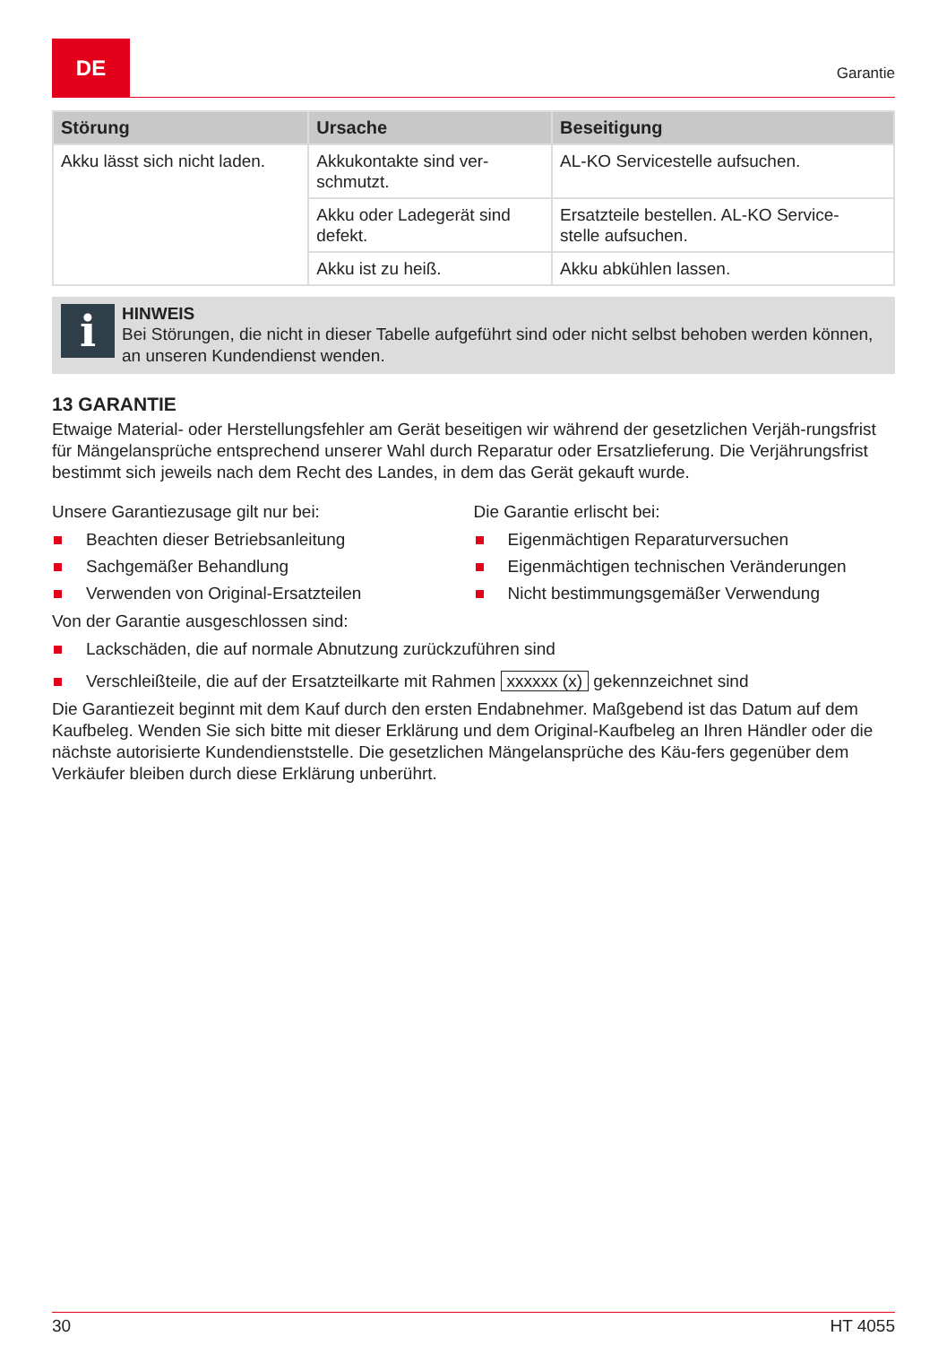DE
Garantie
| Störung | Ursache | Beseitigung |
| --- | --- | --- |
| Akku lässt sich nicht laden. | Akkukontakte sind ver- schmutzt. | AL-KO Servicestelle aufsuchen. |
| | Akku oder Ladegerät sind defekt. | Ersatzteile bestellen. AL-KO Service- stelle aufsuchen. |
| | Akku ist zu heiß. | Akku abkühlen lassen. |
i
HINWEIS
Bei Störungen, die nicht in dieser Tabelle aufgeführt sind oder nicht selbst behoben werden können, an unseren Kundendienst wenden.
13 GARANTIE
Etwaige Material- oder Herstellungsfehler am Gerät beseitigen wir während der gesetzlichen Verjäh-rungsfrist für Mängelansprüche entsprechend unserer Wahl durch Reparatur oder Ersatzlieferung. Die Verjährungsfrist bestimmt sich jeweils nach dem Recht des Landes, in dem das Gerät gekauft wurde.
Unsere Garantiezusage gilt nur bei:
Beachten dieser Betriebsanleitung
Sachgemäßer Behandlung
Verwenden von Original-Ersatzteilen
Die Garantie erlischt bei:
Eigenmächtigen Reparaturversuchen
Eigenmächtigen technischen Veränderungen
Nicht bestimmungsgemäßer Verwendung
Von der Garantie ausgeschlossen sind:
Lackschäden, die auf normale Abnutzung zurückzuführen sind
Verschleißteile, die auf der Ersatzteilkarte mit Rahmen xxxxxx (x) gekennzeichnet sind
Die Garantiezeit beginnt mit dem Kauf durch den ersten Endabnehmer. Maßgebend ist das Datum auf dem Kaufbeleg. Wenden Sie sich bitte mit dieser Erklärung und dem Original-Kaufbeleg an Ihren Händler oder die nächste autorisierte Kundendienststelle. Die gesetzlichen Mängelansprüche des Käu-fers gegenüber dem Verkäufer bleiben durch diese Erklärung unberührt.
30 HT 4055